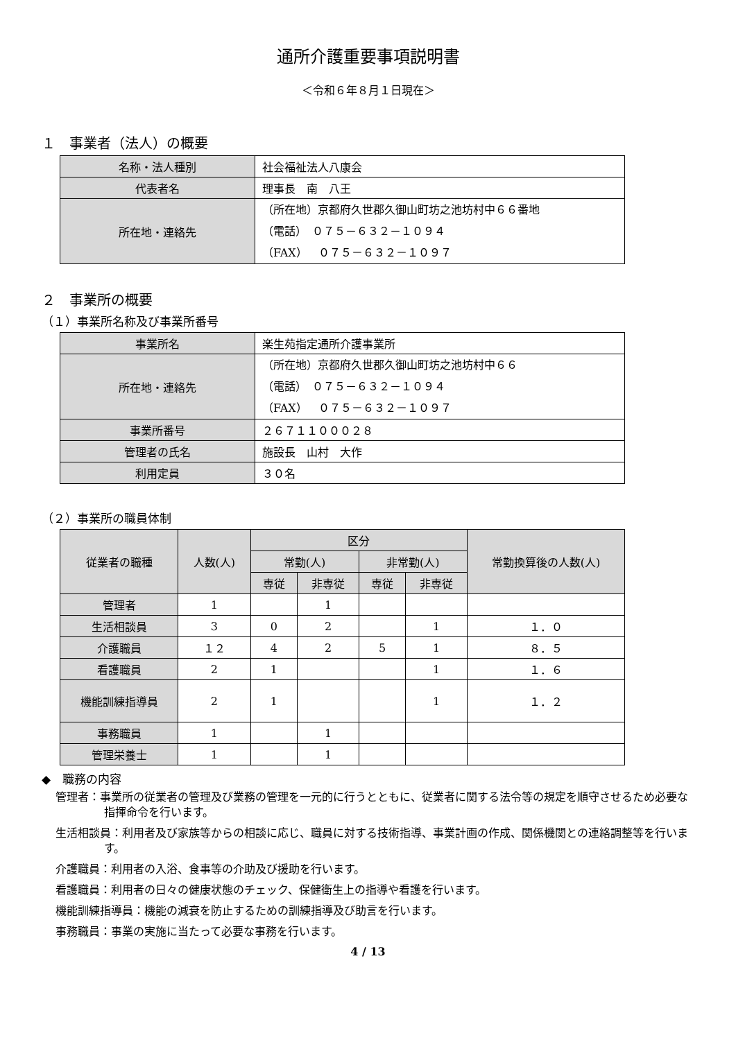通所介護重要事項説明書
＜令和６年８月１日現在＞
１　事業者（法人）の概要
| 名称・法人種別 | 社会福祉法人八康会 |
| 代表者名 | 理事長 南 八王 |
| 所在地・連絡先 | （所在地）京都府久世郡久御山町坊之池坊村中６６番地 （電話） ０７５－６３２－１０９４ （FAX） ０７５－６３２－１０９７ |
２　事業所の概要
（１）事業所名称及び事業所番号
| 事業所名 | 楽生苑指定通所介護事業所 |
| 所在地・連絡先 | （所在地）京都府久世郡久御山町坊之池坊村中６６ （電話） ０７５－６３２－１０９４ （FAX） ０７５－６３２－１０９７ |
| 事業所番号 | ２６７１１０００２８ |
| 管理者の氏名 | 施設長 山村 大作 |
| 利用定員 | ３０名 |
（２）事業所の職員体制
| 従業者の職種 | 人数(人) | 区分 | | | | 常勤換算後の人数(人) |
| --- | --- | --- | --- | --- | --- | --- |
| | | 常勤(人) | | 非常勤(人) | | |
| | | 専従 | 非専従 | 専従 | 非専従 | |
| 管理者 | 1 | | 1 | | | |
| 生活相談員 | 3 | 0 | 2 | | 1 | １．０ |
| 介護職員 | １２ | 4 | 2 | 5 | 1 | ８．５ |
| 看護職員 | 2 | 1 | | | 1 | １．６ |
| 機能訓練指導員 | 2 | 1 | | | 1 | １．２ |
| 事務職員 | 1 | | 1 | | | |
| 管理栄養士 | 1 | | 1 | | | |
◆　職務の内容
管理者：事業所の従業者の管理及び業務の管理を一元的に行うとともに、従業者に関する法令等の規定を順守させるため必要な指揮命令を行います。
生活相談員：利用者及び家族等からの相談に応じ、職員に対する技術指導、事業計画の作成、関係機関との連絡調整等を行います。
介護職員：利用者の入浴、食事等の介助及び援助を行います。
看護職員：利用者の日々の健康状態のチェック、保健衛生上の指導や看護を行います。
機能訓練指導員：機能の減衰を防止するための訓練指導及び助言を行います。
事務職員：事業の実施に当たって必要な事務を行います。
4 / 13